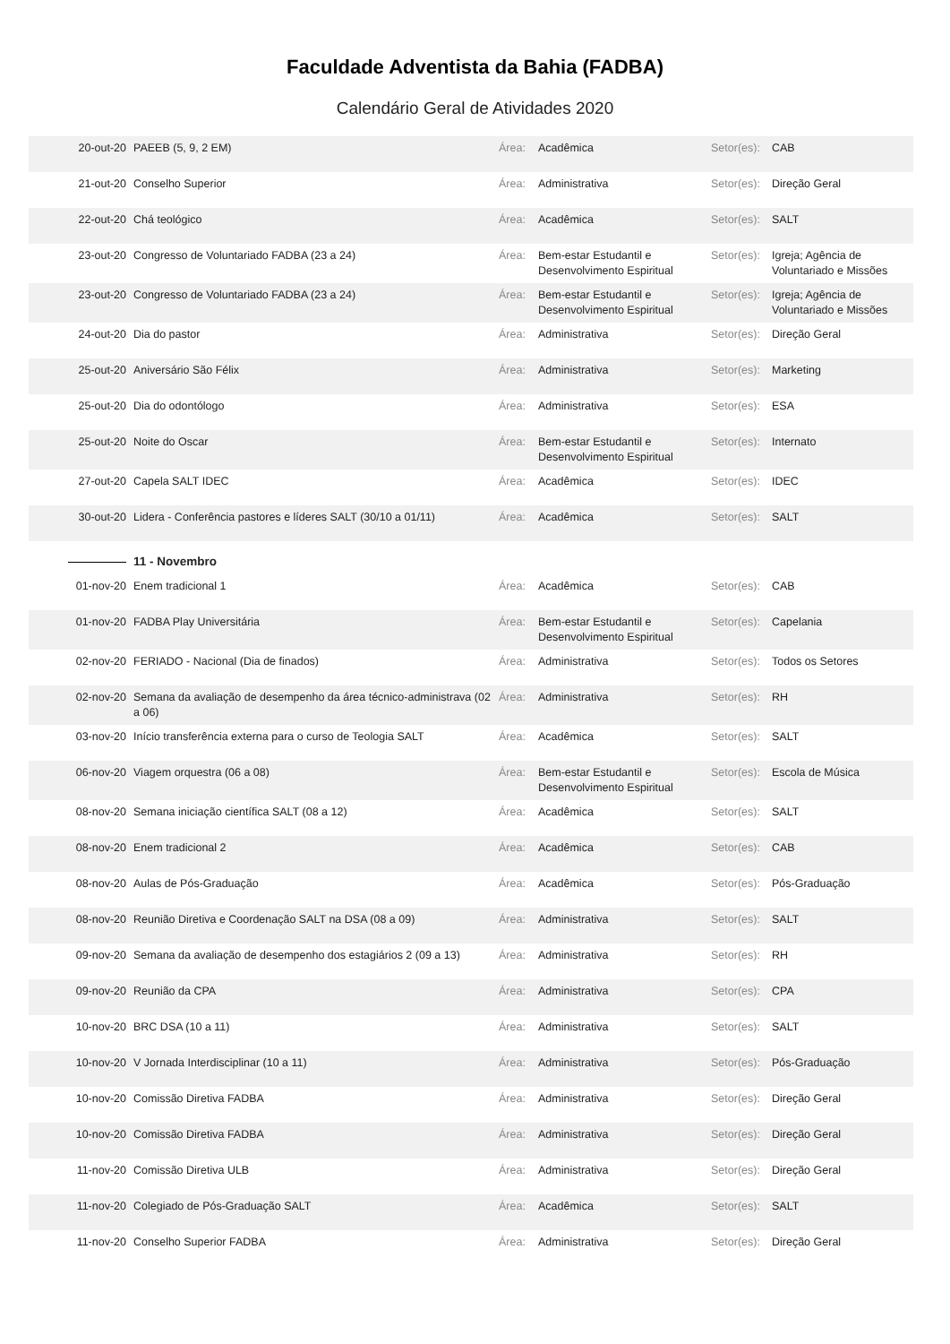Faculdade Adventista da Bahia (FADBA)
Calendário Geral de Atividades 2020
| 20-out-20 | PAEEB (5, 9, 2 EM) | Área: | Acadêmica | Setor(es): | CAB |
| 21-out-20 | Conselho Superior | Área: | Administrativa | Setor(es): | Direção Geral |
| 22-out-20 | Chá teológico | Área: | Acadêmica | Setor(es): | SALT |
| 23-out-20 | Congresso de Voluntariado FADBA (23 a 24) | Área: | Bem-estar Estudantil e Desenvolvimento Espiritual | Setor(es): | Igreja; Agência de Voluntariado e Missões |
| 23-out-20 | Congresso de Voluntariado FADBA (23 a 24) | Área: | Bem-estar Estudantil e Desenvolvimento Espiritual | Setor(es): | Igreja; Agência de Voluntariado e Missões |
| 24-out-20 | Dia do pastor | Área: | Administrativa | Setor(es): | Direção Geral |
| 25-out-20 | Aniversário São Félix | Área: | Administrativa | Setor(es): | Marketing |
| 25-out-20 | Dia do odontólogo | Área: | Administrativa | Setor(es): | ESA |
| 25-out-20 | Noite do Oscar | Área: | Bem-estar Estudantil e Desenvolvimento Espiritual | Setor(es): | Internato |
| 27-out-20 | Capela SALT IDEC | Área: | Acadêmica | Setor(es): | IDEC |
| 30-out-20 | Lidera - Conferência pastores e líderes SALT (30/10 a 01/11) | Área: | Acadêmica | Setor(es): | SALT |
| | 11 - Novembro | | | | |
| 01-nov-20 | Enem tradicional 1 | Área: | Acadêmica | Setor(es): | CAB |
| 01-nov-20 | FADBA Play Universitária | Área: | Bem-estar Estudantil e Desenvolvimento Espiritual | Setor(es): | Capelania |
| 02-nov-20 | FERIADO - Nacional (Dia de finados) | Área: | Administrativa | Setor(es): | Todos os Setores |
| 02-nov-20 | Semana da avaliação de desempenho da área técnico-administrava (02 a 06) | Área: | Administrativa | Setor(es): | RH |
| 03-nov-20 | Início transferência externa para o curso de Teologia SALT | Área: | Acadêmica | Setor(es): | SALT |
| 06-nov-20 | Viagem orquestra (06 a 08) | Área: | Bem-estar Estudantil e Desenvolvimento Espiritual | Setor(es): | Escola de Música |
| 08-nov-20 | Semana iniciação científica SALT (08 a 12) | Área: | Acadêmica | Setor(es): | SALT |
| 08-nov-20 | Enem tradicional 2 | Área: | Acadêmica | Setor(es): | CAB |
| 08-nov-20 | Aulas de Pós-Graduação | Área: | Acadêmica | Setor(es): | Pós-Graduação |
| 08-nov-20 | Reunião Diretiva e Coordenação SALT na DSA (08 a 09) | Área: | Administrativa | Setor(es): | SALT |
| 09-nov-20 | Semana da avaliação de desempenho dos estagiários 2 (09 a 13) | Área: | Administrativa | Setor(es): | RH |
| 09-nov-20 | Reunião da CPA | Área: | Administrativa | Setor(es): | CPA |
| 10-nov-20 | BRC DSA (10 a 11) | Área: | Administrativa | Setor(es): | SALT |
| 10-nov-20 | V Jornada Interdisciplinar (10 a 11) | Área: | Administrativa | Setor(es): | Pós-Graduação |
| 10-nov-20 | Comissão Diretiva FADBA | Área: | Administrativa | Setor(es): | Direção Geral |
| 10-nov-20 | Comissão Diretiva FADBA | Área: | Administrativa | Setor(es): | Direção Geral |
| 11-nov-20 | Comissão Diretiva ULB | Área: | Administrativa | Setor(es): | Direção Geral |
| 11-nov-20 | Colegiado de Pós-Graduação SALT | Área: | Acadêmica | Setor(es): | SALT |
| 11-nov-20 | Conselho Superior FADBA | Área: | Administrativa | Setor(es): | Direção Geral |